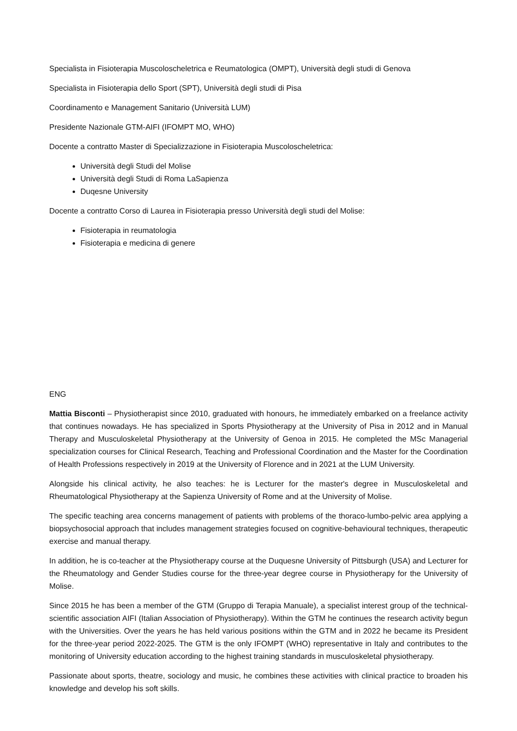Specialista in Fisioterapia Muscoloscheletrica e Reumatologica (OMPT), Università degli studi di Genova
Specialista in Fisioterapia dello Sport (SPT), Università degli studi di Pisa
Coordinamento e Management Sanitario (Università LUM)
Presidente Nazionale GTM-AIFI (IFOMPT MO, WHO)
Docente a contratto Master di Specializzazione in Fisioterapia Muscoloscheletrica:
Università degli Studi del Molise
Università degli Studi di Roma LaSapienza
Duqesne University
Docente a contratto Corso di Laurea in Fisioterapia presso Università degli studi del Molise:
Fisioterapia in reumatologia
Fisioterapia e medicina di genere
ENG
Mattia Bisconti – Physiotherapist since 2010, graduated with honours, he immediately embarked on a freelance activity that continues nowadays. He has specialized in Sports Physiotherapy at the University of Pisa in 2012 and in Manual Therapy and Musculoskeletal Physiotherapy at the University of Genoa in 2015. He completed the MSc Managerial specialization courses for Clinical Research, Teaching and Professional Coordination and the Master for the Coordination of Health Professions respectively in 2019 at the University of Florence and in 2021 at the LUM University.
Alongside his clinical activity, he also teaches: he is Lecturer for the master's degree in Musculoskeletal and Rheumatological Physiotherapy at the Sapienza University of Rome and at the University of Molise.
The specific teaching area concerns management of patients with problems of the thoraco-lumbo-pelvic area applying a biopsychosocial approach that includes management strategies focused on cognitive-behavioural techniques, therapeutic exercise and manual therapy.
In addition, he is co-teacher at the Physiotherapy course at the Duquesne University of Pittsburgh (USA) and Lecturer for the Rheumatology and Gender Studies course for the three-year degree course in Physiotherapy for the University of Molise.
Since 2015 he has been a member of the GTM (Gruppo di Terapia Manuale), a specialist interest group of the technical-scientific association AIFI (Italian Association of Physiotherapy). Within the GTM he continues the research activity begun with the Universities. Over the years he has held various positions within the GTM and in 2022 he became its President for the three-year period 2022-2025. The GTM is the only IFOMPT (WHO) representative in Italy and contributes to the monitoring of University education according to the highest training standards in musculoskeletal physiotherapy.
Passionate about sports, theatre, sociology and music, he combines these activities with clinical practice to broaden his knowledge and develop his soft skills.